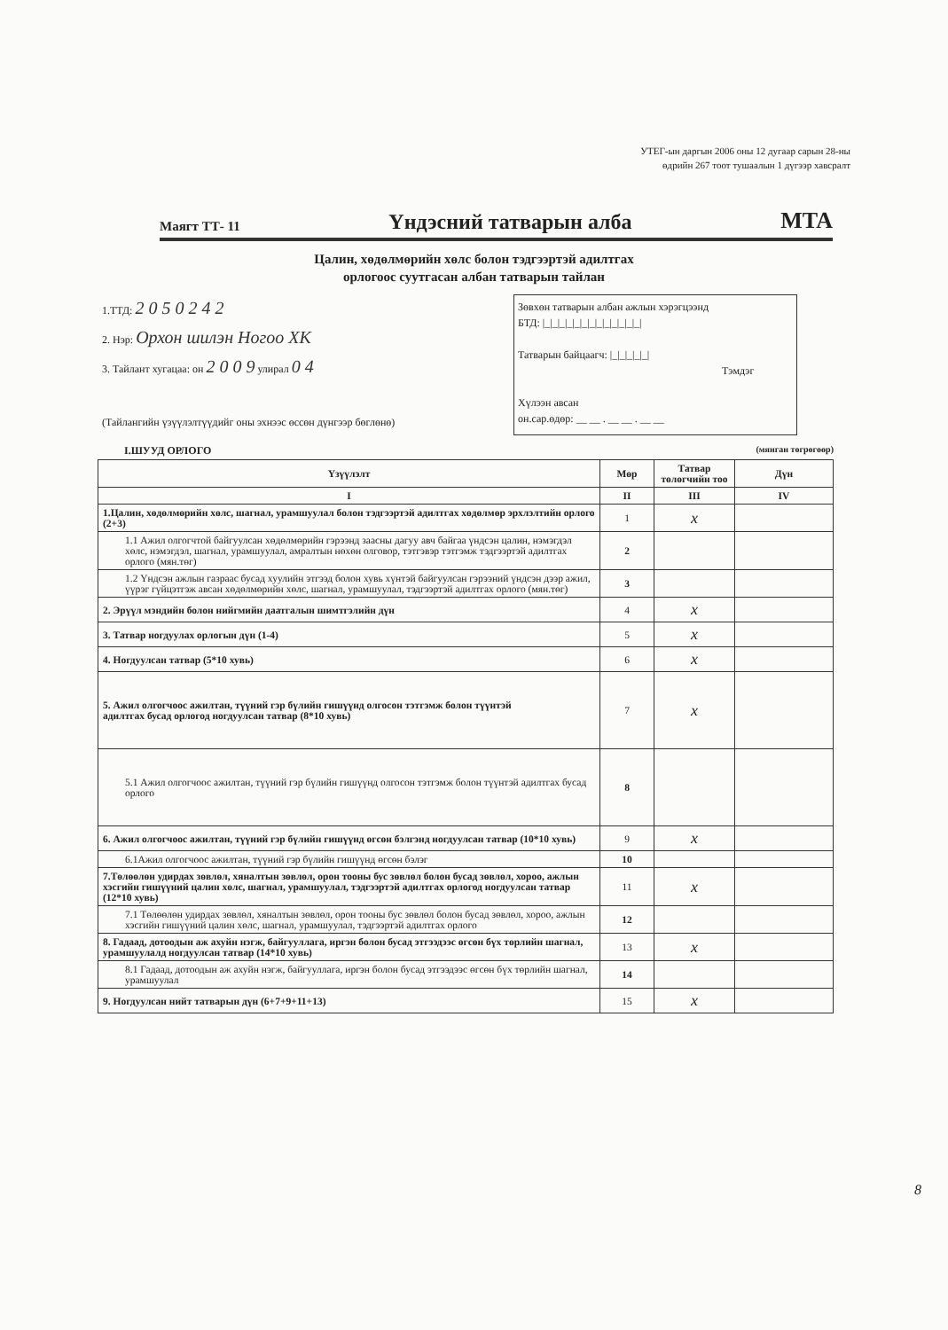УТЕГ-ын даргын 2006 оны 12 дугаар сарын 28-ны
өдрийн 267 тоот тушаалын 1 дүгээр хавсралт
Маягт ТТ- 11 Үндэсний татварын алба MTA
Цалин, хөдөлмөрийн хөлс болон тэдгээртэй адилтгах
орлогоос суутгасан албан татварын тайлан
1.ТТД: 2 0 5 0 2 4 2
2. Нэр: Орхон шилэн Ногоо ХК
3. Тайлант хугацаа: он 2 0 0 9 улирал 0 4
(Тайлангийн үзүүлэлтүүдийг оны эхнээс өссөн дүнгээр бөглөнө)
Зөвхөн татварын албан ажлын хэрэгцээнд
БТД: |_|_|_|_|_|_|_|_|_|_|_|_|_|
Татварын байцаагч: |_|_|_|_|_|
Тэмдэг
Хүлээн авсан
он.сар.өдөр: __ __ . __ __ . __ __
I.ШУУД ОРЛОГО (мянган төгрөгөөр)
| Үзүүлэлт | Мөр | Татвар төлөгчийн тоо | Дүн |
| --- | --- | --- | --- |
| I | II | III | IV |
| 1.Цалин, хөдөлмөрийн хөлс, шагнал, урамшуулал болон тэдгээртэй адилтгах хөдөлмөр эрхлэлтийн орлого (2+3) | 1 | x | |
| 1.1 Ажил олгогчтой байгуулсан хөдөлмөрийн гэрээнд заасны дагуу авч байгаа үндсэн цалин, нэмэгдэл хөлс, нэмэгдэл, шагнал, урамшуулал, амралтын нөхөн олговор, тэтгэвэр тэтгэмж тэдгээртэй адилтгах орлого (мян.төг) | 2 | | |
| 1.2 Үндсэн ажлын газраас бусад хуулийн этгээд болон хувь хүнтэй байгуулсан гэрээний үндсэн дээр ажил, үүрэг гүйцэтгэж авсан хөдөлмөрийн хөлс, шагнал, урамшуулал, тэдгээртэй адилтгах орлого (мян.төг) | 3 | | |
| 2. Эрүүл мэндийн болон нийгмийн даатгалын шимтгэлийн дүн | 4 | x | |
| 3. Татвар ногдуулах орлогын дүн (1-4) | 5 | x | |
| 4. Ногдуулсан татвар (5*10 хувь) | 6 | x | |
| 5. Ажил олгогчоос ажилтан, түүний гэр бүлийн гишүүнд олгосон тэтгэмж болон түүнтэй адилтгах бусад орлогод ногдуулсан татвар (8*10 хувь) | 7 | x | |
| 5.1 Ажил олгогчоос ажилтан, түүний гэр бүлийн гишүүнд олгосон тэтгэмж болон түүнтэй адилтгах бусад орлого | 8 | | |
| 6. Ажил олгогчоос ажилтан, түүний гэр бүлийн гишүүнд өгсөн бэлгэнд ногдуулсан татвар (10*10 хувь) | 9 | x | |
| 6.1Ажил олгогчоос ажилтан, түүний гэр бүлийн гишүүнд өгсөн бэлэг | 10 | | |
| 7.Төлөөлөн удирдах зөвлөл, хяналтын зөвлөл, орон тооны бус зөвлөл болон бусад зөвлөл, хороо, ажлын хэсгийн гишүүний цалин хөлс, шагнал, урамшуулал, тэдгээртэй адилтгах орлогод ногдуулсан татвар (12*10 хувь) | 11 | x | |
| 7.1 Төлөөлөн удирдах зөвлөл, хяналтын зөвлөл, орон тооны бус зөвлөл болон бусад зөвлөл, хороо, ажлын хэсгийн гишүүний цалин хөлс, шагнал, урамшуулал, тэдгээртэй адилтгах орлого | 12 | | |
| 8. Гадаад, дотоодын аж ахуйн нэгж, байгууллага, иргэн болон бусад этгээдээс өгсөн бүх төрлийн шагнал, урамшуулалд ногдуулсан татвар (14*10 хувь) | 13 | x | |
| 8.1 Гадаад, дотоодын аж ахуйн нэгж, байгууллага, иргэн болон бусад этгээдээс өгсөн бүх төрлийн шагнал, урамшуулал | 14 | | |
| 9. Ногдуулсан нийт татварын дүн (6+7+9+11+13) | 15 | x | |
8